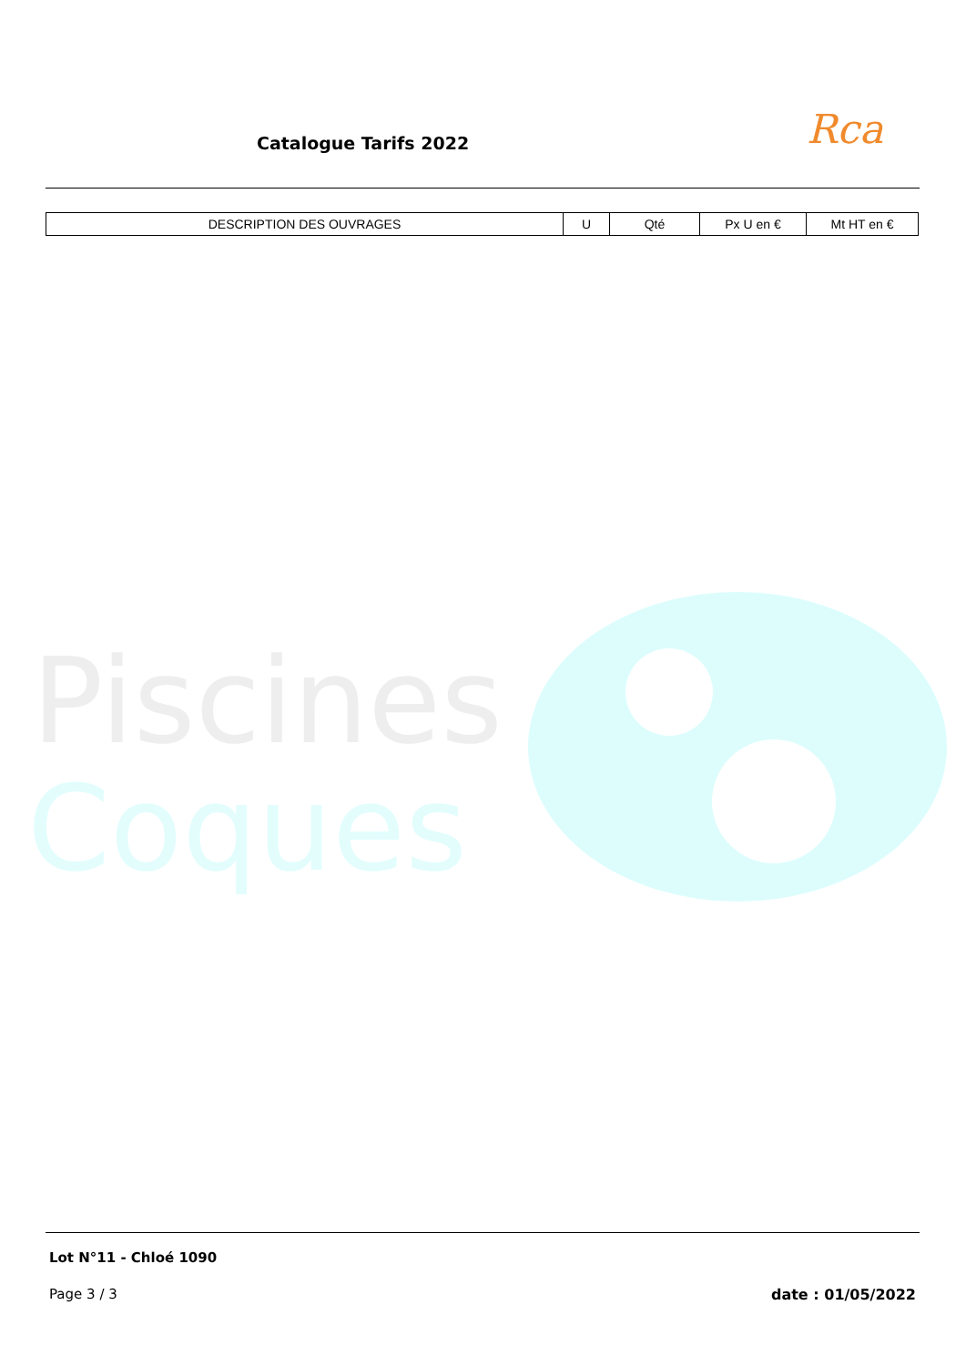Catalogue Tarifs 2022 Rca
| DESCRIPTION DES OUVRAGES | U | Qté | Px U en € | Mt HT en € |
| --- | --- | --- | --- | --- |
Piscines
Coques
Lot N°11 - Chloé 1090
Page 3 / 3 date : 01/05/2022